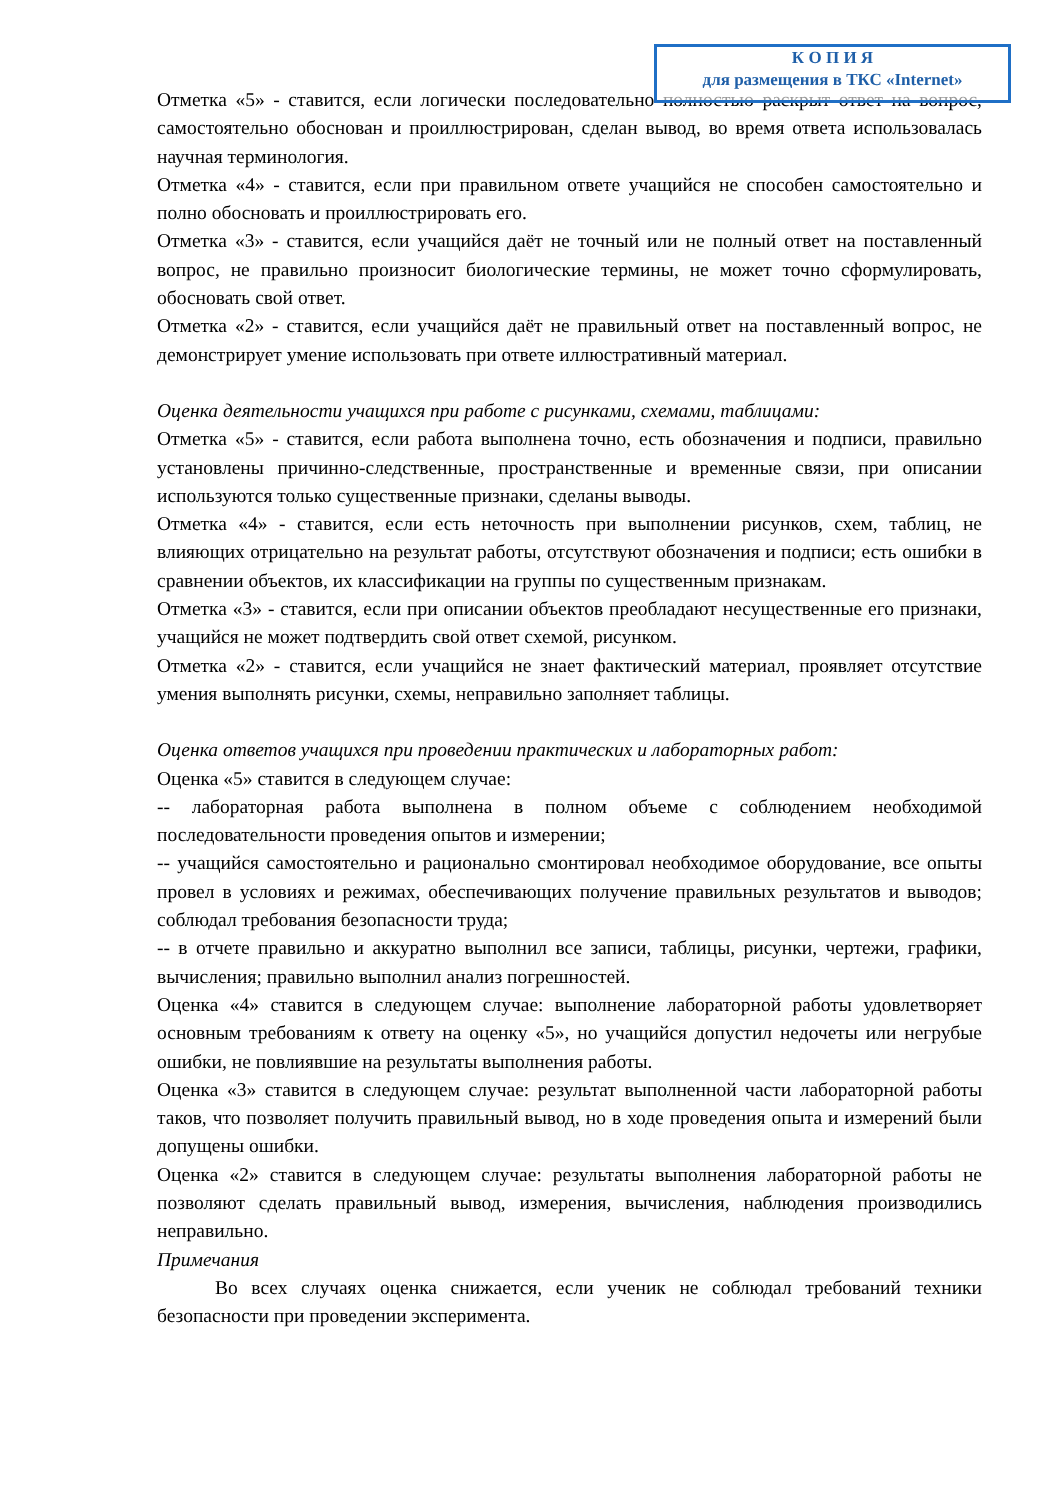Отметка «5» - ставится, если логически последовательно полностью раскрыт ответ на вопрос, самостоятельно обоснован и проиллюстрирован, сделан вывод, во время ответа использовалась научная терминология.
Отметка «4» - ставится, если при правильном ответе учащийся не способен самостоятельно и полно обосновать и проиллюстрировать его.
Отметка «3» - ставится, если учащийся даёт не точный или не полный ответ на поставленный вопрос, не правильно произносит биологические термины, не может точно сформулировать, обосновать свой ответ.
Отметка «2» - ставится, если учащийся даёт не правильный ответ на поставленный вопрос, не демонстрирует умение использовать при ответе иллюстративный материал.
Оценка деятельности учащихся при работе с рисунками, схемами, таблицами:
Отметка «5» - ставится, если работа выполнена точно, есть обозначения и подписи, правильно установлены причинно-следственные, пространственные и временные связи, при описании используются только существенные признаки, сделаны выводы.
Отметка «4» - ставится, если есть неточность при выполнении рисунков, схем, таблиц, не влияющих отрицательно на результат работы, отсутствуют обозначения и подписи; есть ошибки в сравнении объектов, их классификации на группы по существенным признакам.
Отметка «3» - ставится, если при описании объектов преобладают несущественные его признаки, учащийся не может подтвердить свой ответ схемой, рисунком.
Отметка «2» - ставится, если учащийся не знает фактический материал, проявляет отсутствие умения выполнять рисунки, схемы, неправильно заполняет таблицы.
Оценка ответов учащихся при проведении практических и лабораторных работ:
Оценка «5» ставится в следующем случае:
-- лабораторная работа выполнена в полном объеме с соблюдением необходимой последовательности проведения опытов и измерении;
-- учащийся самостоятельно и рационально смонтировал необходимое оборудование, все опыты провел в условиях и режимах, обеспечивающих получение правильных результатов и выводов; соблюдал требования безопасности труда;
-- в отчете правильно и аккуратно выполнил все записи, таблицы, рисунки, чертежи, графики, вычисления; правильно выполнил анализ погрешностей.
Оценка «4» ставится в следующем случае: выполнение лабораторной работы удовлетворяет основным требованиям к ответу на оценку «5», но учащийся допустил недочеты или негрубые ошибки, не повлиявшие на результаты выполнения работы.
Оценка «3» ставится в следующем случае: результат выполненной части лабораторной работы таков, что позволяет получить правильный вывод, но в ходе проведения опыта и измерений были допущены ошибки.
Оценка «2» ставится в следующем случае: результаты выполнения лабораторной работы не позволяют сделать правильный вывод, измерения, вычисления, наблюдения производились неправильно.
Примечания
Во всех случаях оценка снижается, если ученик не соблюдал требований техники безопасности при проведении эксперимента.
К О П И Я
для размещения в ТКС «Internet»